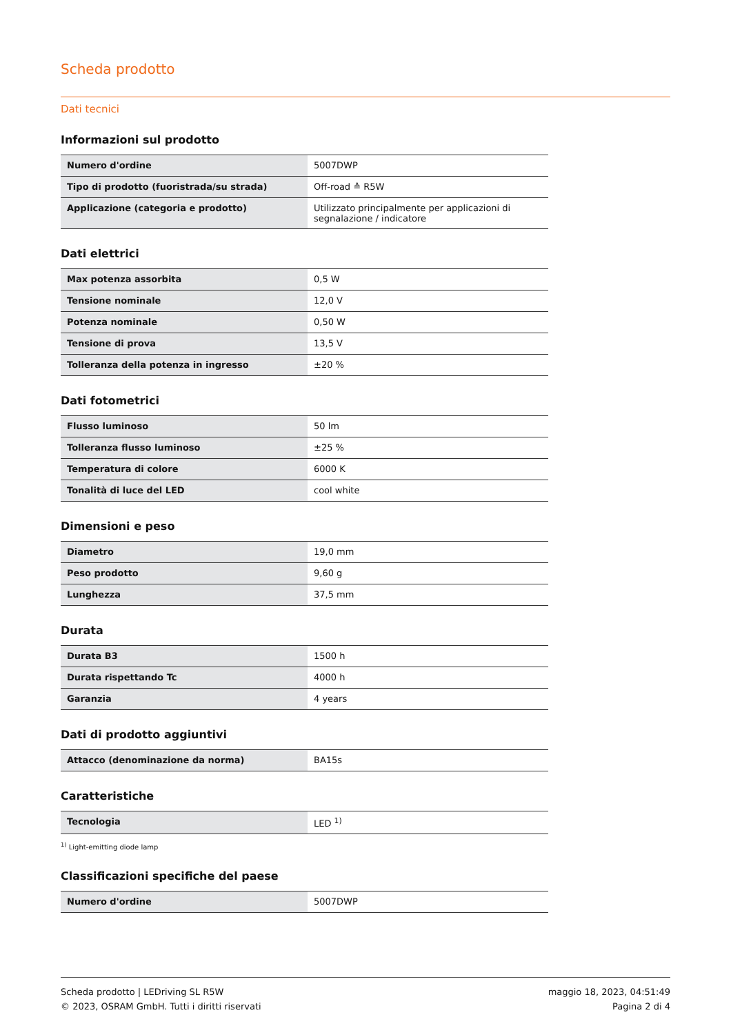Scheda prodotto
Dati tecnici
Informazioni sul prodotto
| Numero d'ordine | 5007DWP |
| Tipo di prodotto (fuoristrada/su strada) | Off-road ≙ R5W |
| Applicazione (categoria e prodotto) | Utilizzato principalmente per applicazioni di segnalazione / indicatore |
Dati elettrici
| Max potenza assorbita | 0,5 W |
| Tensione nominale | 12,0 V |
| Potenza nominale | 0,50 W |
| Tensione di prova | 13,5 V |
| Tolleranza della potenza in ingresso | ±20 % |
Dati fotometrici
| Flusso luminoso | 50 lm |
| Tolleranza flusso luminoso | ±25 % |
| Temperatura di colore | 6000 K |
| Tonalità di luce del LED | cool white |
Dimensioni e peso
| Diametro | 19,0 mm |
| Peso prodotto | 9,60 g |
| Lunghezza | 37,5 mm |
Durata
| Durata B3 | 1500 h |
| Durata rispettando Tc | 4000 h |
| Garanzia | 4 years |
Dati di prodotto aggiuntivi
| Attacco (denominazione da norma) | BA15s |
Caratteristiche
| Tecnologia | LED <sup>1)</sup> |
<sup>1)</sup> Light-emitting diode lamp
Classificazioni specifiche del paese
| Numero d'ordine | 5007DWP |
Scheda prodotto | LEDriving SL R5W
© 2023, OSRAM GmbH. Tutti i diritti riservati
maggio 18, 2023, 04:51:49
Pagina 2 di 4